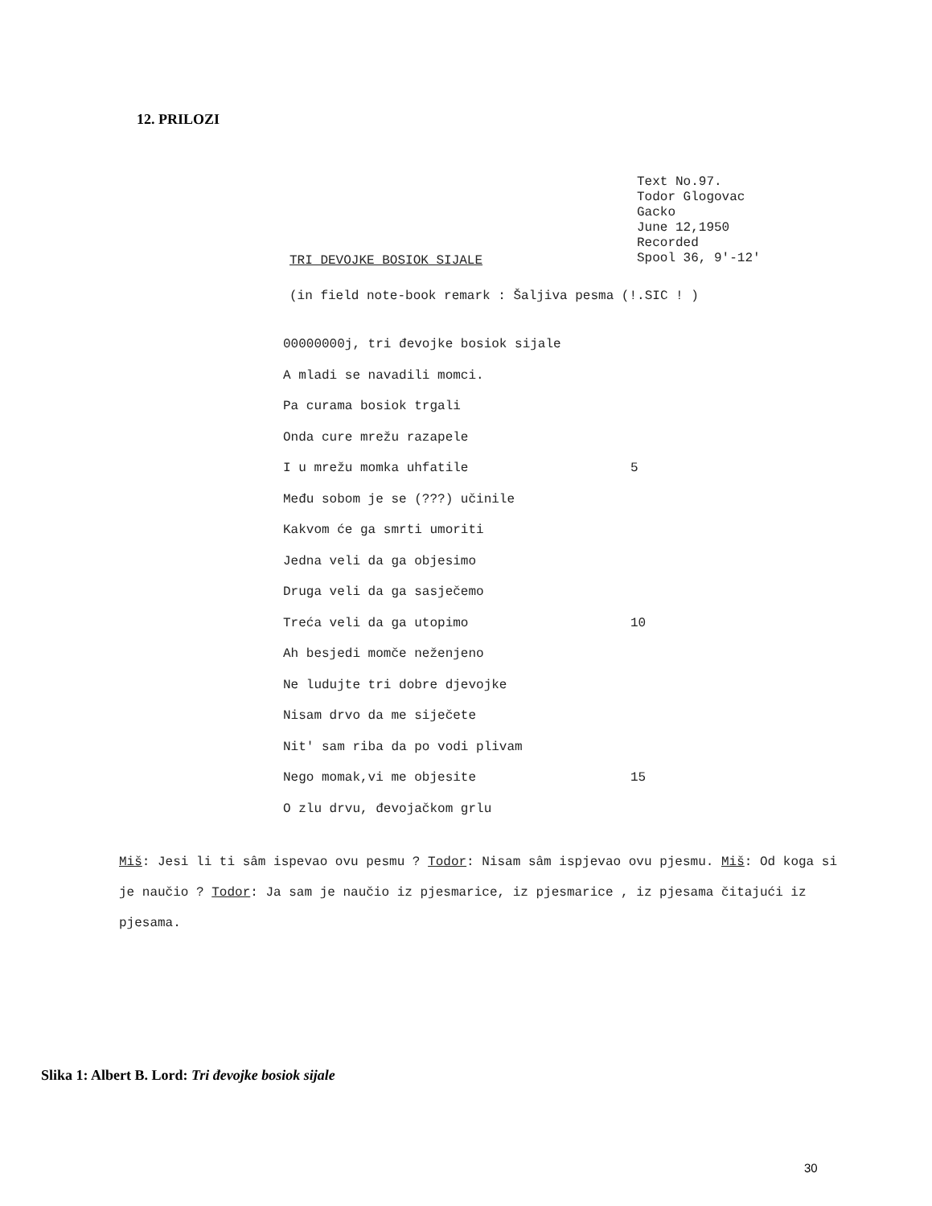12. PRILOZI
Text No.97.
Todor Glogovac
Gacko
June 12,1950
Recorded
Spool 36, 9'-12'
TRI DEVOJKE BOSIOK SIJALE
(in field note-book remark : Šaljiva pesma (!.SIC ! )
00000000j, tri đevojke bosiok sijale
A mladi se navadili momci.
Pa curama bosiok trgali
Onda cure mrežu razapele
I u mrežu momka uhfatile 5
Među sobom je se (???) učinile
Kakvom će ga smrti umoriti
Jedna veli da ga objesimo
Druga veli da ga sasječemo
Treća veli da ga utopimo 10
Ah besjedi momče neženjeno
Ne ludujte tri dobre djevojke
Nisam drvo da me siječete
Nit' sam riba da po vodi plivam
Nego momak,vi me objesite 15
O zlu drvu, đevojačkom grlu
Miš: Jesi li ti sâm ispevao ovu pesmu ? Todor: Nisam sâm ispjevao ovu pjesmu. Miš: Od koga si je naučio ? Todor: Ja sam je naučio iz pjesmarice, iz pjesmarice , iz pjesama čitajući iz pjesama.
Slika 1: Albert B. Lord: Tri đevojke bosiok sijale
30